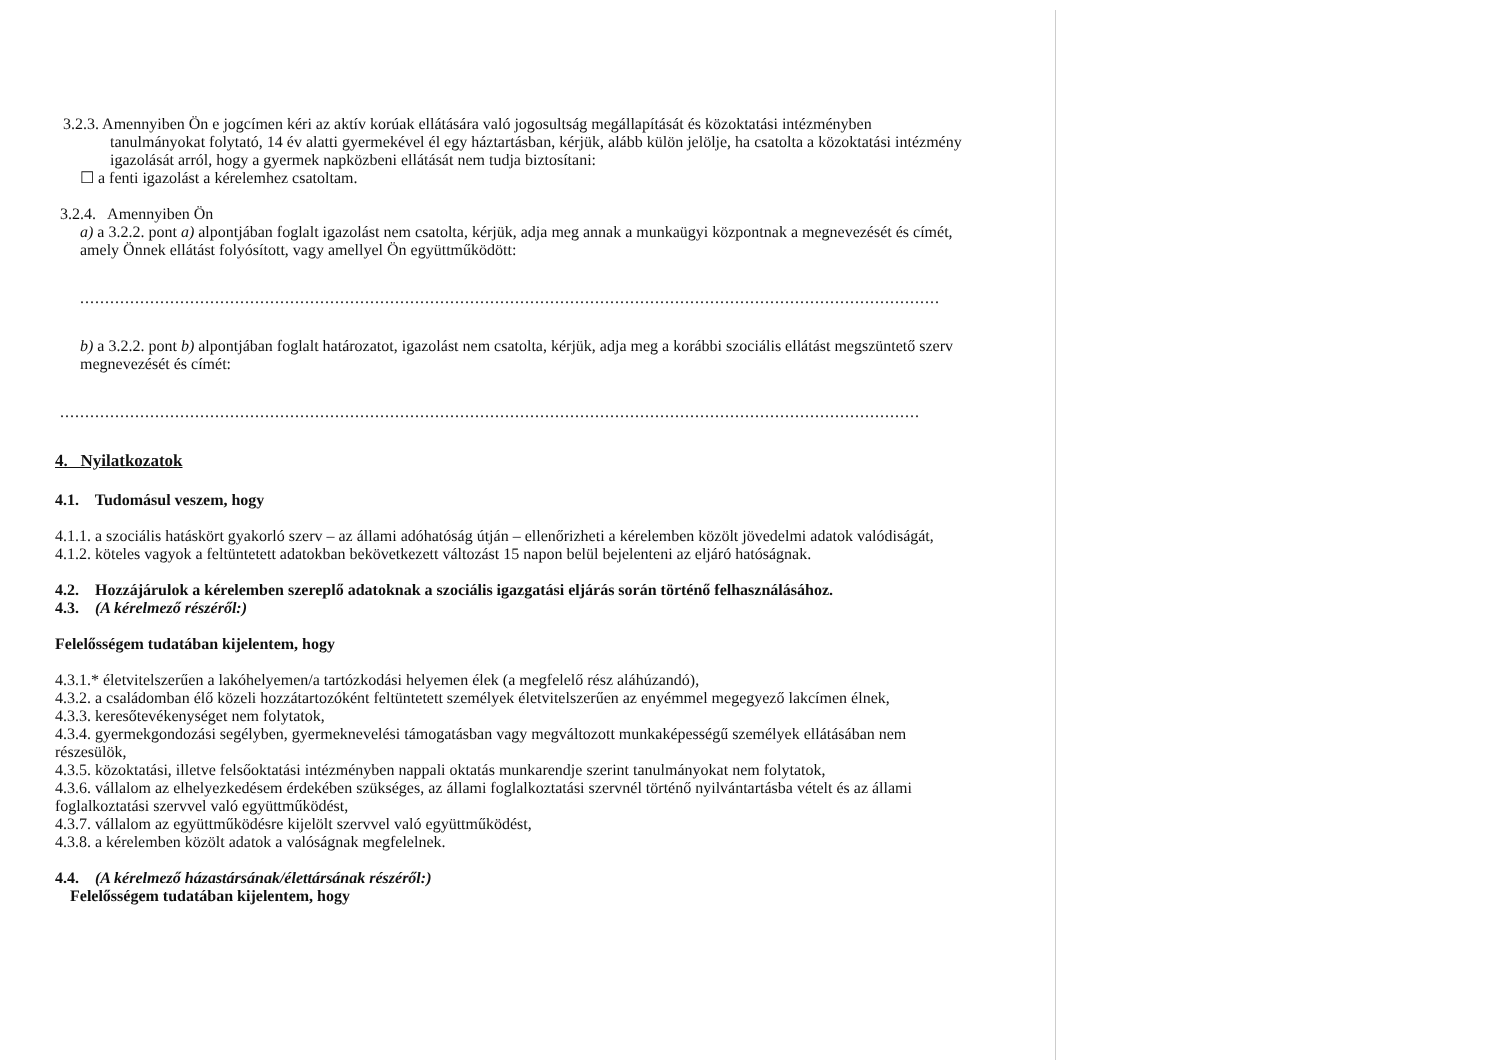3.2.3. Amennyiben Ön e jogcímen kéri az aktív korúak ellátására való jogosultság megállapítását és közoktatási intézményben
tanulmányokat folytató, 14 év alatti gyermekével él egy háztartásban, kérjük, alább külön jelölje, ha csatolta a közoktatási intézmény igazolását arról, hogy a gyermek napközbeni ellátását nem tudja biztosítani:
☐ a fenti igazolást a kérelemhez csatoltam.
3.2.4. Amennyiben Ön
a) a 3.2.2. pont a) alpontjában foglalt igazolást nem csatolta, kérjük, adja meg annak a munkaügyi központnak a megnevezését és címét, amely Önnek ellátást folyósított, vagy amellyel Ön együttműködött:
................................................................................................................................................................................................
b) a 3.2.2. pont b) alpontjában foglalt határozatot, igazolást nem csatolta, kérjük, adja meg a korábbi szociális ellátást megszüntető szerv megnevezését és címét:
................................................................................................................................................................................................
4. Nyilatkozatok
4.1. Tudomásul veszem, hogy
4.1.1. a szociális hatáskört gyakorló szerv – az állami adóhatóság útján – ellenőrizheti a kérelemben közölt jövedelmi adatok valódiságát,
4.1.2. köteles vagyok a feltüntetett adatokban bekövetkezett változást 15 napon belül bejelenteni az eljáró hatóságnak.
4.2. Hozzájárulok a kérelemben szereplő adatoknak a szociális igazgatási eljárás során történő felhasználásához.
4.3. (A kérelmező részéről:)
Felelősségem tudatában kijelentem, hogy
4.3.1.* életvitelszerűen a lakóhelyemen/a tartózkodási helyemen élek (a megfelelő rész aláhúzandó),
4.3.2. a családomban élő közeli hozzátartozóként feltüntetett személyek életvitelszerűen az enyémmel megegyező lakcímen élnek,
4.3.3. keresőtevékenységet nem folytatok,
4.3.4. gyermekgondozási segélyben, gyermeknevelési támogatásban vagy megváltozott munkaképességű személyek ellátásában nem részesülök,
4.3.5. közoktatási, illetve felsőoktatási intézményben nappali oktatás munkarendje szerint tanulmányokat nem folytatok,
4.3.6. vállalom az elhelyezkedésem érdekében szükséges, az állami foglalkoztatási szervnél történő nyilvántartásba vételt és az állami foglalkoztatási szervvel való együttműködést,
4.3.7. vállalom az együttműködésre kijelölt szervvel való együttműködést,
4.3.8. a kérelemben közölt adatok a valóságnak megfelelnek.
4.4. (A kérelmező házastársának/élettársának részéről:)
Felelősségem tudatában kijelentem, hogy